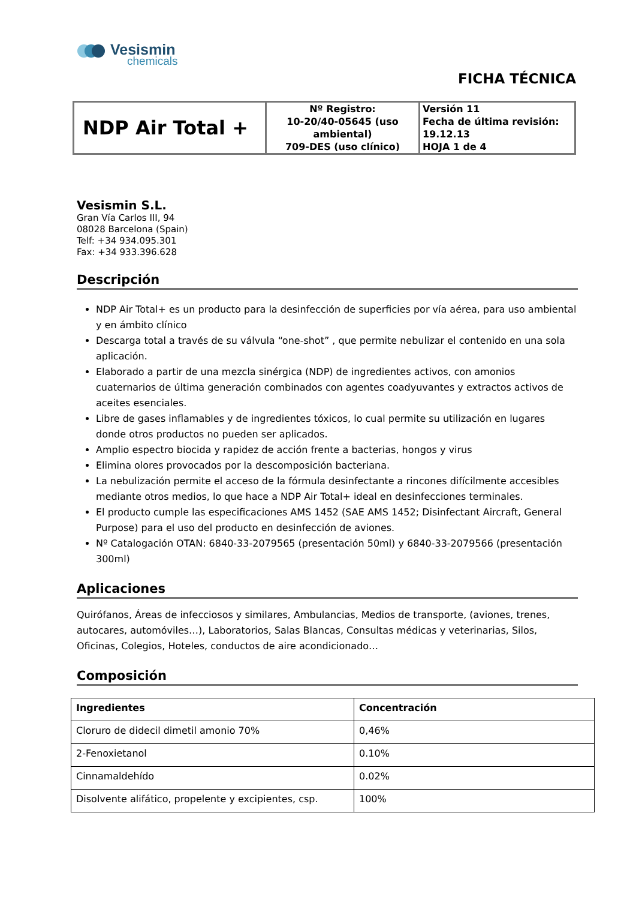Vesismin
chemicals
FICHA TÉCNICA
| NDP Air Total + | Nº Registro: 10-20/40-05645 (uso ambiental) 709-DES (uso clínico) | Versión 11 Fecha de última revisión: 19.12.13 HOJA 1 de 4 |
Vesismin S.L.
Gran Vía Carlos III, 94
08028 Barcelona (Spain)
Telf: +34 934.095.301
Fax: +34 933.396.628
Descripción
NDP Air Total+ es un producto para la desinfección de superficies por vía aérea, para uso ambiental y en ámbito clínico
Descarga total a través de su válvula “one-shot” , que permite nebulizar el contenido en una sola aplicación.
Elaborado a partir de una mezcla sinérgica (NDP) de ingredientes activos, con amonios cuaternarios de última generación combinados con agentes coadyuvantes y extractos activos de aceites esenciales.
Libre de gases inflamables y de ingredientes tóxicos, lo cual permite su utilización en lugares donde otros productos no pueden ser aplicados.
Amplio espectro biocida y rapidez de acción frente a bacterias, hongos y virus
Elimina olores provocados por la descomposición bacteriana.
La nebulización permite el acceso de la fórmula desinfectante a rincones difícilmente accesibles mediante otros medios, lo que hace a NDP Air Total+ ideal en desinfecciones terminales.
El producto cumple las especificaciones AMS 1452 (SAE AMS 1452; Disinfectant Aircraft, General Purpose) para el uso del producto en desinfección de aviones.
Nº Catalogación OTAN: 6840-33-2079565 (presentación 50ml) y 6840-33-2079566 (presentación 300ml)
Aplicaciones
Quirófanos, Áreas de infecciosos y similares, Ambulancias, Medios de transporte, (aviones, trenes, autocares, automóviles…), Laboratorios, Salas Blancas, Consultas médicas y veterinarias, Silos, Oficinas, Colegios, Hoteles, conductos de aire acondicionado…
Composición
| Ingredientes | Concentración |
| --- | --- |
| Cloruro de didecil dimetil amonio 70% | 0,46% |
| 2-Fenoxietanol | 0.10% |
| Cinnamaldehído | 0.02% |
| Disolvente alifático, propelente y excipientes, csp. | 100% |